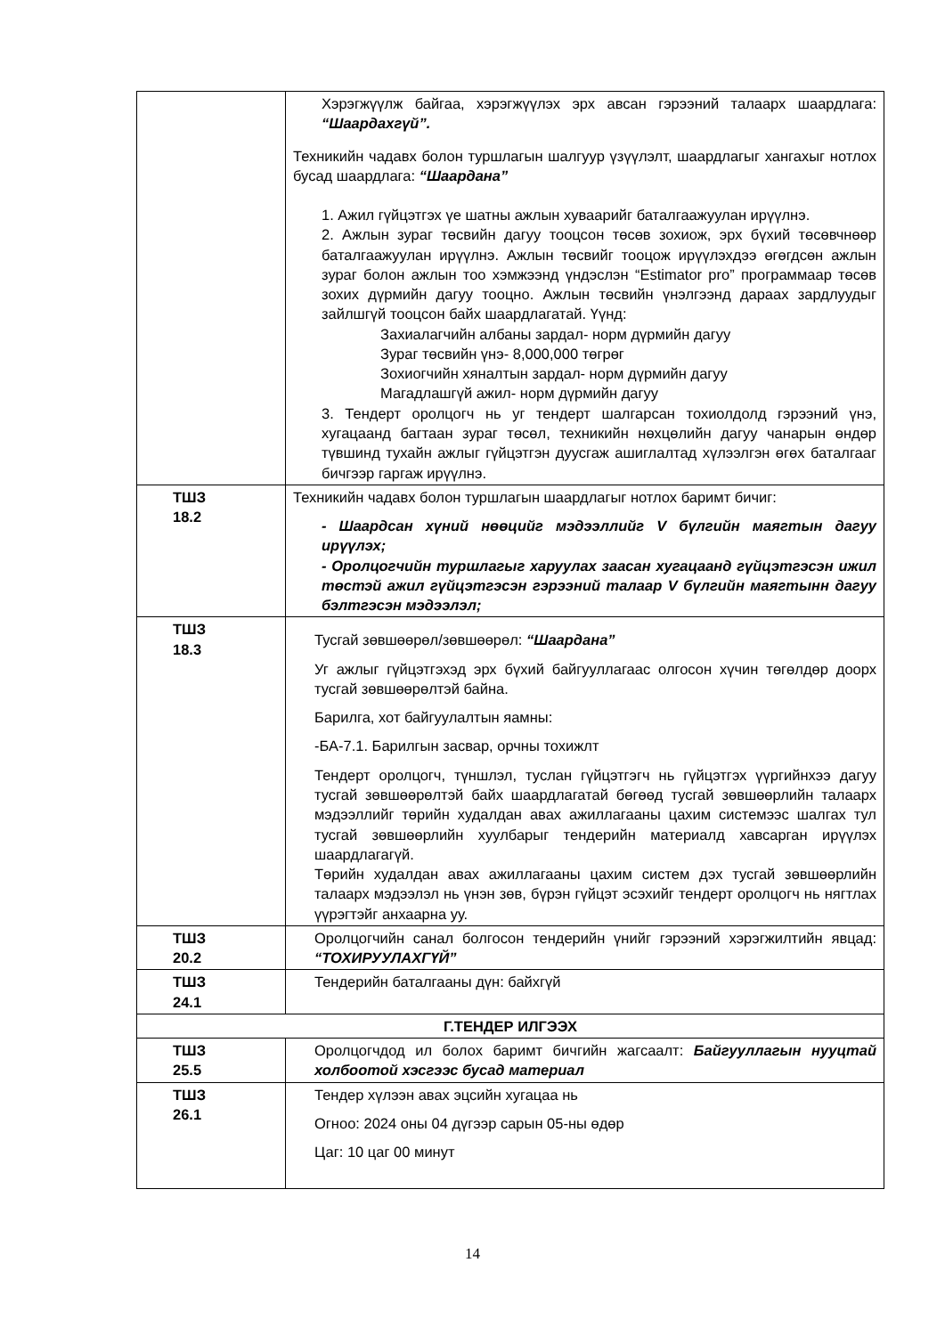| | Хэрэгжүүлж байгаа, хэрэгжүүлэх эрх авсан гэрээний талаарх шаардлага: “Шаардахгүй”. Техникийн чадавх болон туршлагын шалгуур үзүүлэлт, шаардлагыг хангахыг нотлох бусад шаардлага: “Шаардана” 1. Ажил гүйцэтгэх үе шатны ажлын хуваарийг баталгаажуулан ирүүлнэ. 2. Ажлын зураг төсвийн дагуу тооцсон төсөв зохиож, эрх бүхий төсөвчнөөр баталгаажуулан ирүүлнэ. Ажлын төсвийг тооцож ирүүлэхдээ өгөгдсөн ажлын зураг болон ажлын тоо хэмжээнд үндэслэн “Estimator pro” программаар төсөв зохих дүрмийн дагуу тооцно. Ажлын төсвийн үнэлгээнд дараах зардлуудыг зайлшгүй тооцсон байх шаардлагатай. Үүнд: Захиалагчийн албаны зардал- норм дүрмийн дагуу Зураг төсвийн үнэ- 8,000,000 төгрөг Зохиогчийн хяналтын зардал- норм дүрмийн дагуу Магадлашгүй ажил- норм дүрмийн дагуу 3. Тендерт оролцогч нь уг тендерт шалгарсан тохиолдолд гэрээний үнэ, хугацаанд багтаан зураг төсөл, техникийн нөхцөлийн дагуу чанарын өндөр түвшинд тухайн ажлыг гүйцэтгэн дуусгаж ашиглалтад хүлээлгэн өгөх баталгааг бичгээр гаргаж ирүүлнэ. |
| ТШЗ 18.2 | Техникийн чадавх болон туршлагын шаардлагыг нотлох баримт бичиг: - Шаардсан хүний нөөцийг мэдээллийг V бүлгийн маягтын дагуу ирүүлэх; - Оролцогчийн туршлагыг харуулах заасан хугацаанд гүйцэтгэсэн ижил төстэй ажил гүйцэтгэсэн гэрээний талаар V бүлгийн маягтынн дагуу бэлтгэсэн мэдээлэл; |
| ТШЗ 18.3 | Тусгай зөвшөөрөл/зөвшөөрөл: “Шаардана” Уг ажлыг гүйцэтгэхэд эрх бүхий байгууллагаас олгосон хүчин төгөлдөр доорх тусгай зөвшөөрөлтэй байна. Барилга, хот байгуулалтын яамны: -БА-7.1. Барилгын засвар, орчны тохижлт Тендерт оролцогч, түншлэл, туслан гүйцэтгэгч нь гүйцэтгэх үүргийнхээ дагуу тусгай зөвшөөрөлтэй байх шаардлагатай бөгөөд тусгай зөвшөөрлийн талаарх мэдээллийг төрийн худалдан авах ажиллагааны цахим системээс шалгах тул тусгай зөвшөөрлийн хуулбарыг тендерийн материалд хавсарган ирүүлэх шаардлагагүй. Төрийн худалдан авах ажиллагааны цахим систем дэх тусгай зөвшөөрлийн талаарх мэдээлэл нь үнэн зөв, бүрэн гүйцэт эсэхийг тендерт оролцогч нь нягтлах үүрэгтэйг анхаарна уу. |
| ТШЗ 20.2 | Оролцогчийн санал болгосон тендерийн үнийг гэрээний хэрэгжилтийн явцад: “ТОХИРУУЛАХГҮЙ” |
| ТШЗ 24.1 | Тендерийн баталгааны дүн: байхгүй |
| Г.ТЕНДЕР ИЛГЭЭХ | |
| ТШЗ 25.5 | Оролцогчдод ил болох баримт бичгийн жагсаалт: Байгууллагын нууцтай холбоотой хэсгээс бусад материал |
| ТШЗ 26.1 | Тендер хүлээн авах эцсийн хугацаа нь Огноо: 2024 оны 04 дүгээр сарын 05-ны өдөр Цаг: 10 цаг 00 минут |
14